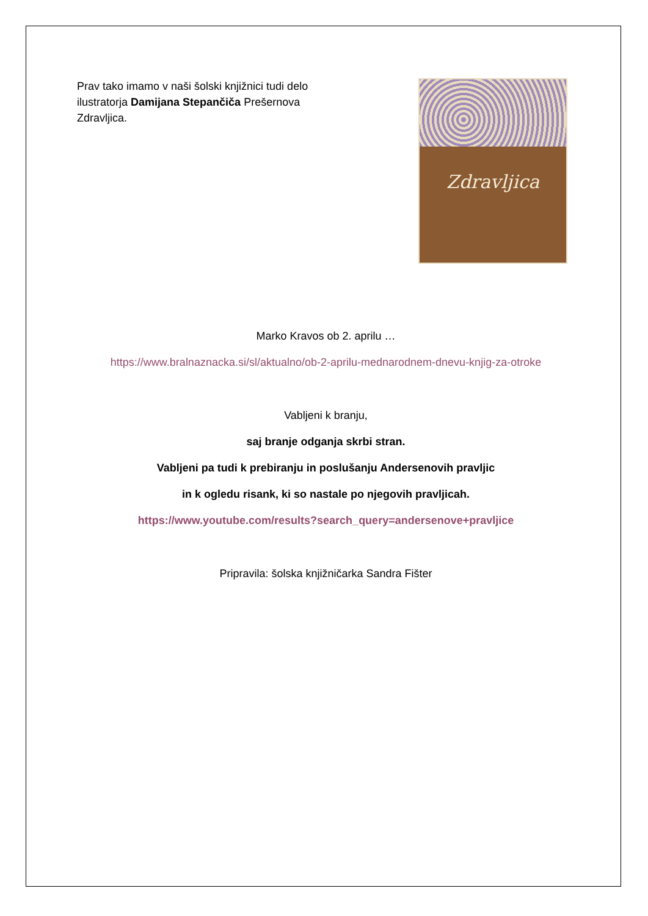Prav tako imamo v naši šolski knjižnici tudi delo ilustratorja Damijana Stepančiča Prešernova Zdravljica.
Zdravljica
Marko Kravos ob 2. aprilu …
https://www.bralnaznacka.si/sl/aktualno/ob-2-aprilu-mednarodnem-dnevu-knjig-za-otroke
Vabljeni k branju,
saj branje odganja skrbi stran.
Vabljeni pa tudi k prebiranju in poslušanju Andersenovih pravljic
in k ogledu risank, ki so nastale po njegovih pravljicah.
https://www.youtube.com/results?search_query=andersenove+pravljice
Pripravila: šolska knjižničarka Sandra Fišter